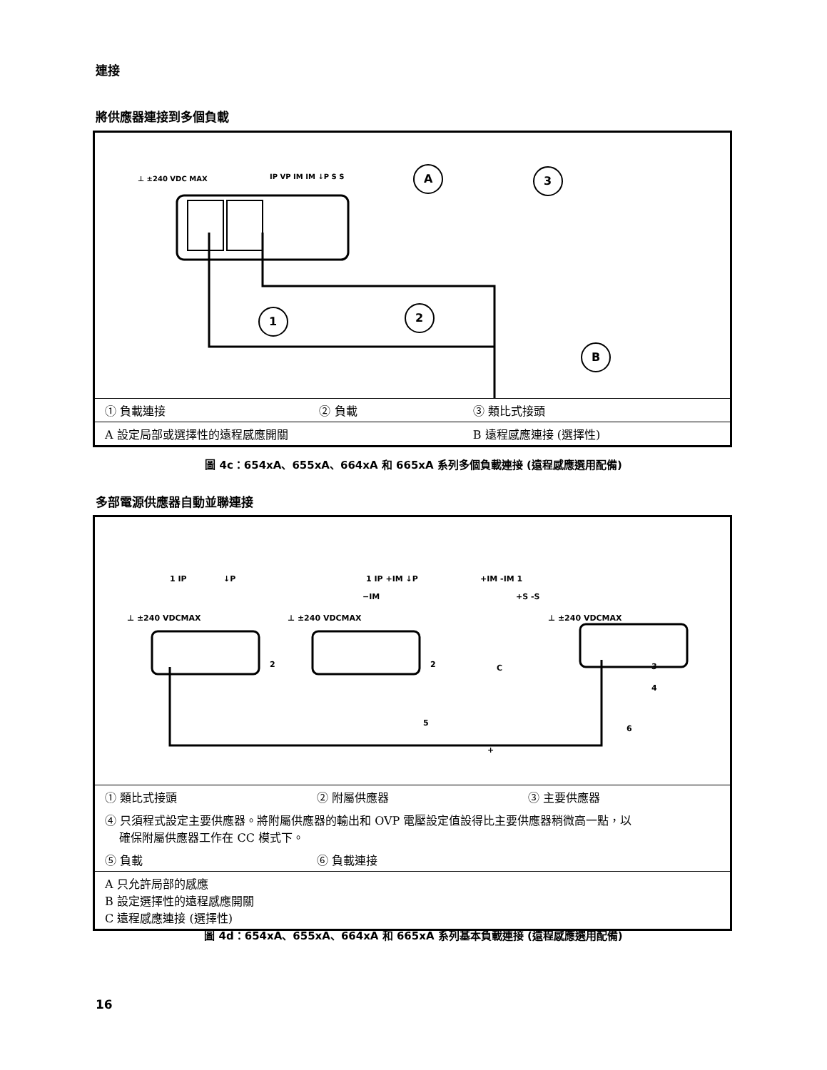連接
將供應器連接到多個負載
⊥ ±240 VDC MAX
IP VP IM IM ↓P S S
A
3
1
2
B
| ① 負載連接 | ② 負載 | ③ 類比式接頭 |
| A 設定局部或選擇性的遠程感應開關 | | B 遠程感應連接 (選擇性) |
圖 4c：654xA、655xA、664xA 和 665xA 系列多個負載連接 (遠程感應選用配備)
多部電源供應器自動並聯連接
1 IP
↓P
1 IP +IM ↓P
+IM -IM 1
−IM
+S -S
⊥ ±240 VDCMAX
⊥ ±240 VDCMAX
⊥ ±240 VDCMAX
2
2
C
3
4
5
6
+
| ① 類比式接頭 | ② 附屬供應器 | ③ 主要供應器 |
| ④ 只須程式設定主要供應器。將附屬供應器的輸出和 OVP 電壓設定值設得比主要供應器稍微高一點，以 確保附屬供應器工作在 CC 模式下。 | | |
| ⑤ 負載 | ⑥ 負載連接 | |
| A 只允許局部的感應 B 設定選擇性的遠程感應開關 C 遠程感應連接 (選擇性) | | |
圖 4d：654xA、655xA、664xA 和 665xA 系列基本負載連接 (遠程感應選用配備)
16